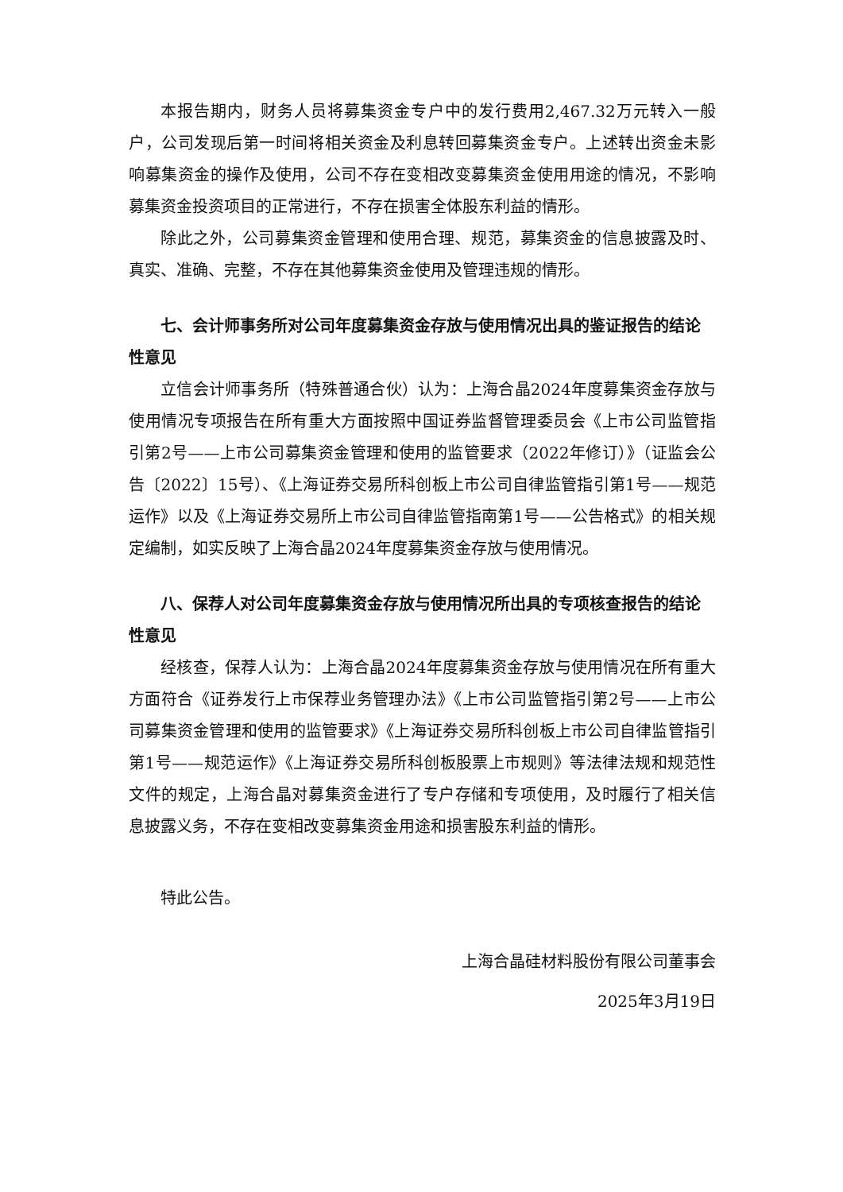本报告期内，财务人员将募集资金专户中的发行费用2,467.32万元转入一般户，公司发现后第一时间将相关资金及利息转回募集资金专户。上述转出资金未影响募集资金的操作及使用，公司不存在变相改变募集资金使用用途的情况，不影响募集资金投资项目的正常进行，不存在损害全体股东利益的情形。
除此之外，公司募集资金管理和使用合理、规范，募集资金的信息披露及时、真实、准确、完整，不存在其他募集资金使用及管理违规的情形。
七、会计师事务所对公司年度募集资金存放与使用情况出具的鉴证报告的结论性意见
立信会计师事务所（特殊普通合伙）认为：上海合晶2024年度募集资金存放与使用情况专项报告在所有重大方面按照中国证券监督管理委员会《上市公司监管指引第2号——上市公司募集资金管理和使用的监管要求（2022年修订）》（证监会公告〔2022〕15号）、《上海证券交易所科创板上市公司自律监管指引第1号——规范运作》以及《上海证券交易所上市公司自律监管指南第1号——公告格式》的相关规定编制，如实反映了上海合晶2024年度募集资金存放与使用情况。
八、保荐人对公司年度募集资金存放与使用情况所出具的专项核查报告的结论性意见
经核查，保荐人认为：上海合晶2024年度募集资金存放与使用情况在所有重大方面符合《证券发行上市保荐业务管理办法》《上市公司监管指引第2号——上市公司募集资金管理和使用的监管要求》《上海证券交易所科创板上市公司自律监管指引第1号——规范运作》《上海证券交易所科创板股票上市规则》等法律法规和规范性文件的规定，上海合晶对募集资金进行了专户存储和专项使用，及时履行了相关信息披露义务，不存在变相改变募集资金用途和损害股东利益的情形。
特此公告。
上海合晶硅材料股份有限公司董事会
2025年3月19日